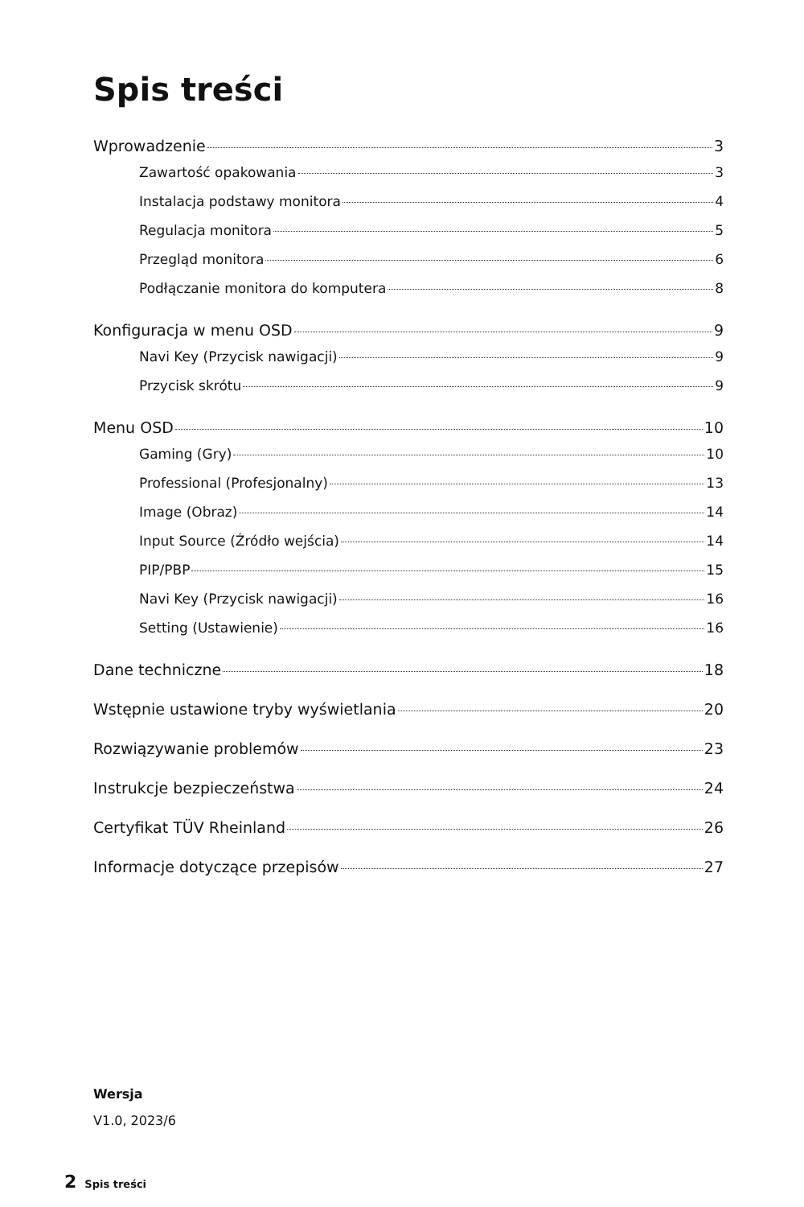Spis treści
Wprowadzenie 3
Zawartość opakowania 3
Instalacja podstawy monitora 4
Regulacja monitora 5
Przegląd monitora 6
Podłączanie monitora do komputera 8
Konfiguracja w menu OSD 9
Navi Key (Przycisk nawigacji) 9
Przycisk skrótu 9
Menu OSD 10
Gaming (Gry) 10
Professional (Profesjonalny) 13
Image (Obraz) 14
Input Source (Źródło wejścia) 14
PIP/PBP 15
Navi Key (Przycisk nawigacji) 16
Setting (Ustawienie) 16
Dane techniczne 18
Wstępnie ustawione tryby wyświetlania 20
Rozwiązywanie problemów 23
Instrukcje bezpieczeństwa 24
Certyfikat TÜV Rheinland 26
Informacje dotyczące przepisów 27
Wersja
V1.0, 2023/6
2 Spis treści